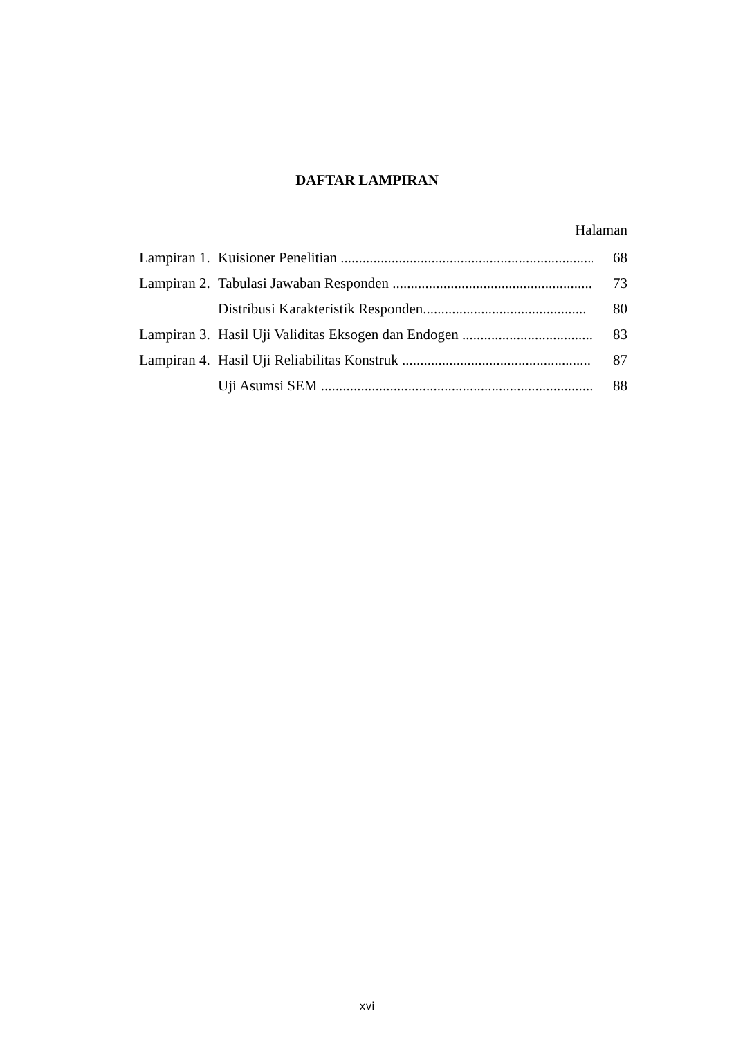DAFTAR LAMPIRAN
Halaman
Lampiran 1. Kuisioner Penelitian .......................................................................... 68
Lampiran 2. Tabulasi Jawaban Responden ....................................................... 73
Distribusi Karakteristik Responden............................................. 80
Lampiran 3. Hasil Uji Validitas Eksogen dan Endogen .................................... 83
Lampiran 4. Hasil Uji Reliabilitas Konstruk .................................................... 87
Uji Asumsi SEM ........................................................................... 88
xvi